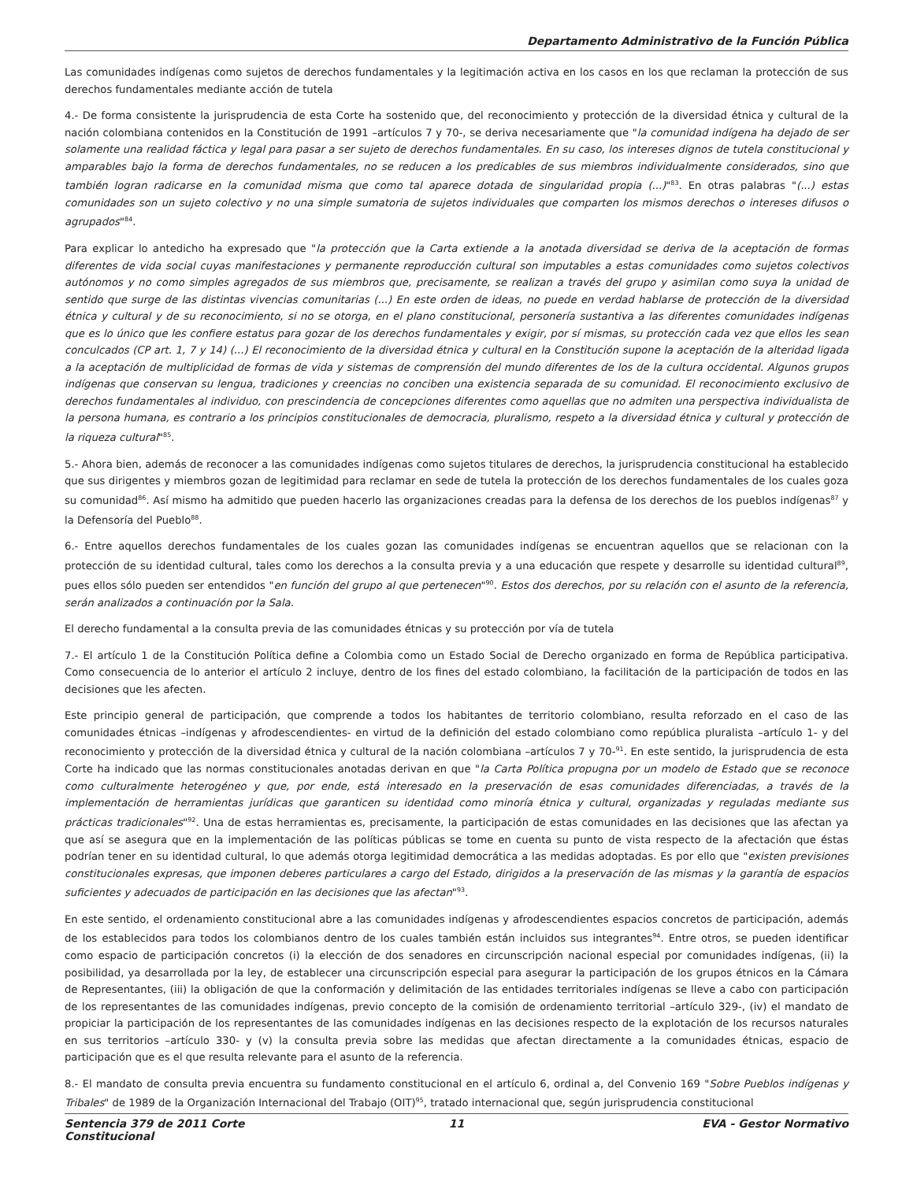Departamento Administrativo de la Función Pública
Las comunidades indígenas como sujetos de derechos fundamentales y la legitimación activa en los casos en los que reclaman la protección de sus derechos fundamentales mediante acción de tutela
4.- De forma consistente la jurisprudencia de esta Corte ha sostenido que, del reconocimiento y protección de la diversidad étnica y cultural de la nación colombiana contenidos en la Constitución de 1991 –artículos 7 y 70-, se deriva necesariamente que "la comunidad indígena ha dejado de ser solamente una realidad fáctica y legal para pasar a ser sujeto de derechos fundamentales. En su caso, los intereses dignos de tutela constitucional y amparables bajo la forma de derechos fundamentales, no se reducen a los predicables de sus miembros individualmente considerados, sino que también logran radicarse en la comunidad misma que como tal aparece dotada de singularidad propia (...)"<sup>83</sup>. En otras palabras "(...) estas comunidades son un sujeto colectivo y no una simple sumatoria de sujetos individuales que comparten los mismos derechos o intereses difusos o agrupados"<sup>84</sup>.
Para explicar lo antedicho ha expresado que "la protección que la Carta extiende a la anotada diversidad se deriva de la aceptación de formas diferentes de vida social cuyas manifestaciones y permanente reproducción cultural son imputables a estas comunidades como sujetos colectivos autónomos y no como simples agregados de sus miembros que, precisamente, se realizan a través del grupo y asimilan como suya la unidad de sentido que surge de las distintas vivencias comunitarias (...) En este orden de ideas, no puede en verdad hablarse de protección de la diversidad étnica y cultural y de su reconocimiento, si no se otorga, en el plano constitucional, personería sustantiva a las diferentes comunidades indígenas que es lo único que les confiere estatus para gozar de los derechos fundamentales y exigir, por sí mismas, su protección cada vez que ellos les sean conculcados (CP art. 1, 7 y 14) (...) El reconocimiento de la diversidad étnica y cultural en la Constitución supone la aceptación de la alteridad ligada a la aceptación de multiplicidad de formas de vida y sistemas de comprensión del mundo diferentes de los de la cultura occidental. Algunos grupos indígenas que conservan su lengua, tradiciones y creencias no conciben una existencia separada de su comunidad. El reconocimiento exclusivo de derechos fundamentales al individuo, con prescindencia de concepciones diferentes como aquellas que no admiten una perspectiva individualista de la persona humana, es contrario a los principios constitucionales de democracia, pluralismo, respeto a la diversidad étnica y cultural y protección de la riqueza cultural"<sup>85</sup>.
5.- Ahora bien, además de reconocer a las comunidades indígenas como sujetos titulares de derechos, la jurisprudencia constitucional ha establecido que sus dirigentes y miembros gozan de legitimidad para reclamar en sede de tutela la protección de los derechos fundamentales de los cuales goza su comunidad<sup>86</sup>. Así mismo ha admitido que pueden hacerlo las organizaciones creadas para la defensa de los derechos de los pueblos indígenas<sup>87</sup> y la Defensoría del Pueblo<sup>88</sup>.
6.- Entre aquellos derechos fundamentales de los cuales gozan las comunidades indígenas se encuentran aquellos que se relacionan con la protección de su identidad cultural, tales como los derechos a la consulta previa y a una educación que respete y desarrolle su identidad cultural<sup>89</sup>, pues ellos sólo pueden ser entendidos "en función del grupo al que pertenecen"<sup>90</sup>. Estos dos derechos, por su relación con el asunto de la referencia, serán analizados a continuación por la Sala.
El derecho fundamental a la consulta previa de las comunidades étnicas y su protección por vía de tutela
7.- El artículo 1 de la Constitución Política define a Colombia como un Estado Social de Derecho organizado en forma de República participativa. Como consecuencia de lo anterior el artículo 2 incluye, dentro de los fines del estado colombiano, la facilitación de la participación de todos en las decisiones que les afecten.
Este principio general de participación, que comprende a todos los habitantes de territorio colombiano, resulta reforzado en el caso de las comunidades étnicas –indígenas y afrodescendientes- en virtud de la definición del estado colombiano como república pluralista –artículo 1- y del reconocimiento y protección de la diversidad étnica y cultural de la nación colombiana –artículos 7 y 70-<sup>91</sup>. En este sentido, la jurisprudencia de esta Corte ha indicado que las normas constitucionales anotadas derivan en que "la Carta Política propugna por un modelo de Estado que se reconoce como culturalmente heterogéneo y que, por ende, está interesado en la preservación de esas comunidades diferenciadas, a través de la implementación de herramientas jurídicas que garanticen su identidad como minoría étnica y cultural, organizadas y reguladas mediante sus prácticas tradicionales"<sup>92</sup>. Una de estas herramientas es, precisamente, la participación de estas comunidades en las decisiones que las afectan ya que así se asegura que en la implementación de las políticas públicas se tome en cuenta su punto de vista respecto de la afectación que éstas podrían tener en su identidad cultural, lo que además otorga legitimidad democrática a las medidas adoptadas. Es por ello que "existen previsiones constitucionales expresas, que imponen deberes particulares a cargo del Estado, dirigidos a la preservación de las mismas y la garantía de espacios suficientes y adecuados de participación en las decisiones que las afectan"<sup>93</sup>.
En este sentido, el ordenamiento constitucional abre a las comunidades indígenas y afrodescendientes espacios concretos de participación, además de los establecidos para todos los colombianos dentro de los cuales también están incluidos sus integrantes<sup>94</sup>. Entre otros, se pueden identificar como espacio de participación concretos (i) la elección de dos senadores en circunscripción nacional especial por comunidades indígenas, (ii) la posibilidad, ya desarrollada por la ley, de establecer una circunscripción especial para asegurar la participación de los grupos étnicos en la Cámara de Representantes, (iii) la obligación de que la conformación y delimitación de las entidades territoriales indígenas se lleve a cabo con participación de los representantes de las comunidades indígenas, previo concepto de la comisión de ordenamiento territorial –artículo 329-, (iv) el mandato de propiciar la participación de los representantes de las comunidades indígenas en las decisiones respecto de la explotación de los recursos naturales en sus territorios –artículo 330- y (v) la consulta previa sobre las medidas que afectan directamente a la comunidades étnicas, espacio de participación que es el que resulta relevante para el asunto de la referencia.
8.- El mandato de consulta previa encuentra su fundamento constitucional en el artículo 6, ordinal a, del Convenio 169 "Sobre Pueblos indígenas y Tribales" de 1989 de la Organización Internacional del Trabajo (OIT)<sup>95</sup>, tratado internacional que, según jurisprudencia constitucional
Sentencia 379 de 2011 Corte Constitucional
11 EVA - Gestor Normativo